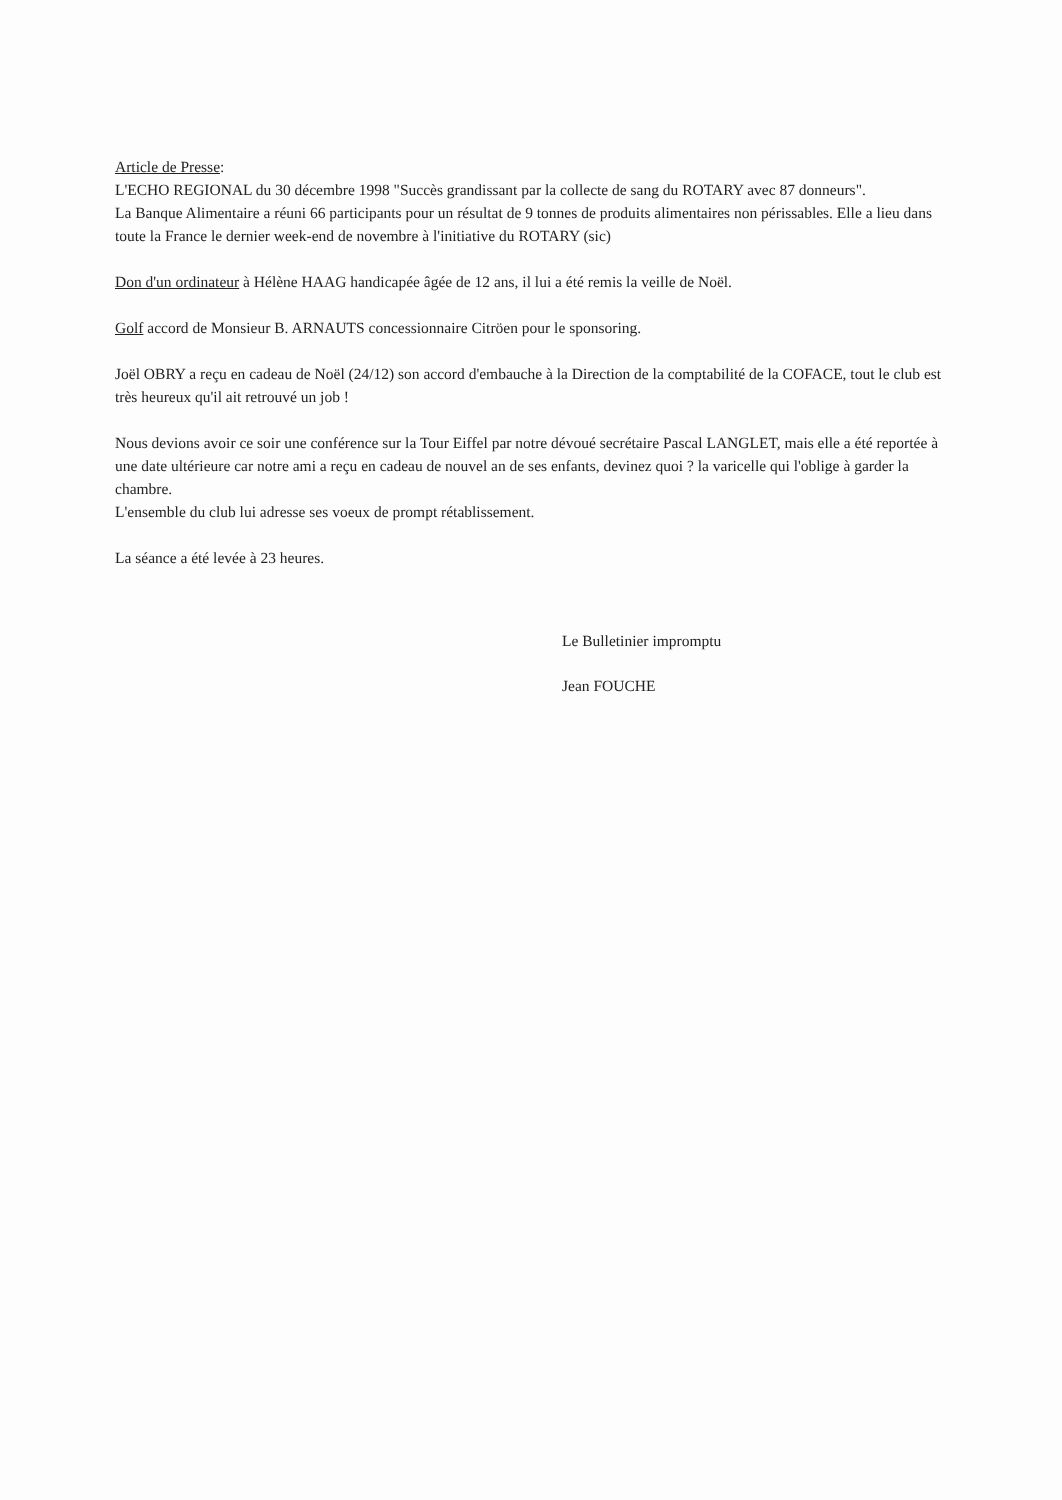Article de Presse:
L'ECHO REGIONAL du 30 décembre 1998 "Succès grandissant par la collecte de sang du ROTARY avec 87 donneurs".
La Banque Alimentaire a réuni 66 participants pour un résultat de 9 tonnes de produits alimentaires non périssables. Elle a lieu dans toute la France le dernier week-end de novembre à l'initiative du ROTARY (sic)
Don d'un ordinateur à Hélène HAAG handicapée âgée de 12 ans, il lui a été remis la veille de Noël.
Golf accord de Monsieur B. ARNAUTS concessionnaire Citröen pour le sponsoring.
Joël OBRY a reçu en cadeau de Noël (24/12) son accord d'embauche à la Direction de la comptabilité de la COFACE, tout le club est très heureux qu'il ait retrouvé un job !
Nous devions avoir ce soir une conférence sur la Tour Eiffel par notre dévoué secrétaire Pascal LANGLET, mais elle a été reportée à une date ultérieure car notre ami a reçu en cadeau de nouvel an de ses enfants, devinez quoi ? la varicelle qui l'oblige à garder la chambre.
L'ensemble du club lui adresse ses voeux de prompt rétablissement.
La séance a été levée à 23 heures.
Le Bulletinier impromptu
Jean FOUCHE